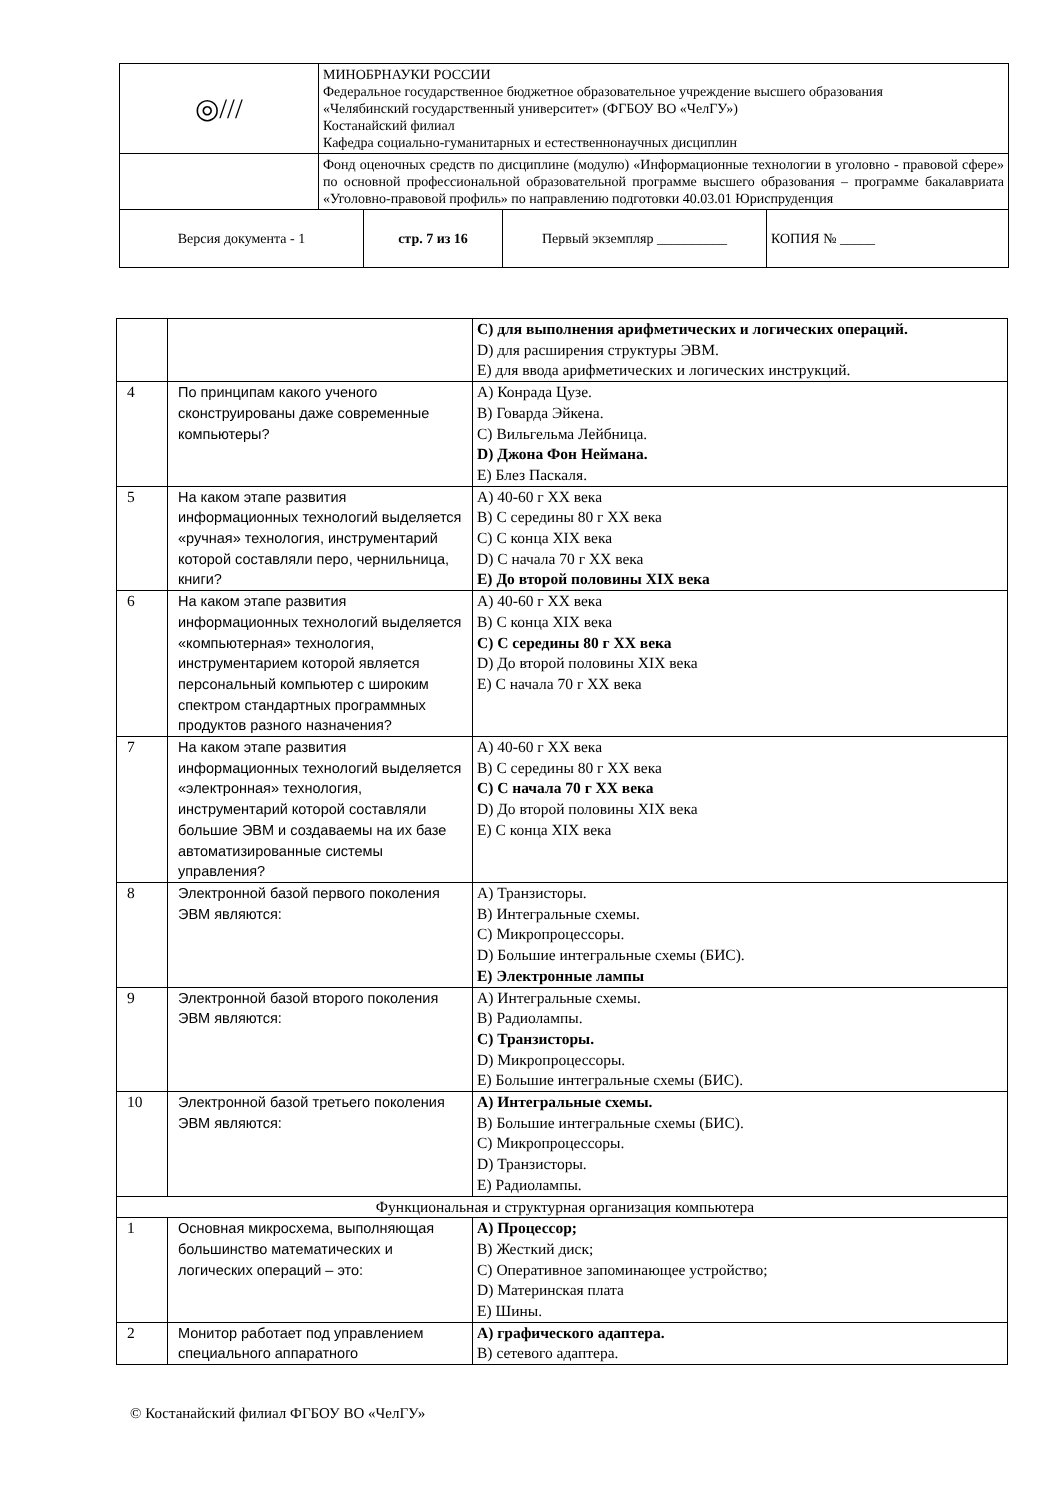| ◎/// | МИНОБРНАУКИ РОССИИ Федеральное государственное бюджетное образовательное учреждение высшего образования «Челябинский государственный университет» (ФГБОУ ВО «ЧелГУ») Костанайский филиал Кафедра социально-гуманитарных и естественнонаучных дисциплин |
| | Фонд оценочных средств по дисциплине (модулю) «Информационные технологии в уголовно - правовой сфере» по основной профессиональной образовательной программе высшего образования – программе бакалавриата «Уголовно-правовой профиль» по направлению подготовки 40.03.01 Юриспруденция |
| Версия документа - 1 | стр. 7 из 16 | Первый экземпляр __________ | КОПИЯ № _____ |
| | | C) для выполнения арифметических и логических операций. D) для расширения структуры ЭВМ. E) для ввода арифметических и логических инструкций. |
| 4 | По принципам какого ученого сконструированы даже современные компьютеры? | A) Конрада Цузе. B) Говарда Эйкена. C) Вильгельма Лейбница. D) Джона Фон Неймана. E) Блез Паскаля. |
| 5 | На каком этапе развития информационных технологий выделяется «ручная» технология, инструментарий которой составляли перо, чернильница, книги? | A) 40-60 г XX века B) С середины 80 г XX века C) С конца XIX века D) С начала 70 г XX века E) До второй половины XIX века |
| 6 | На каком этапе развития информационных технологий выделяется «компьютерная» технология, инструментарием которой является персональный компьютер с широким спектром стандартных программных продуктов разного назначения? | A) 40-60 г XX века B) С конца XIX века C) С середины 80 г XX века D) До второй половины XIX века E) С начала 70 г XX века |
| 7 | На каком этапе развития информационных технологий выделяется «электронная» технология, инструментарий которой составляли большие ЭВМ и создаваемы на их базе автоматизированные системы управления? | A) 40-60 г XX века B) С середины 80 г XX века C) С начала 70 г XX века D) До второй половины XIX века E) С конца XIX века |
| 8 | Электронной базой первого поколения ЭВМ являются: | A) Транзисторы. B) Интегральные схемы. C) Микропроцессоры. D) Большие интегральные схемы (БИС). E) Электронные лампы |
| 9 | Электронной базой второго поколения ЭВМ являются: | A) Интегральные схемы. B) Радиолампы. C) Транзисторы. D) Микропроцессоры. E) Большие интегральные схемы (БИС). |
| 10 | Электронной базой третьего поколения ЭВМ являются: | A) Интегральные схемы. B) Большие интегральные схемы (БИС). C) Микропроцессоры. D) Транзисторы. E) Радиолампы. |
| Функциональная и структурная организация компьютера | | |
| 1 | Основная микросхема, выполняющая большинство математических и логических операций – это: | A) Процессор; B) Жесткий диск; C) Оперативное запоминающее устройство; D) Материнская плата E) Шины. |
| 2 | Монитор работает под управлением специального аппаратного | A) графического адаптера. B) сетевого адаптера. |
© Костанайский филиал ФГБОУ ВО «ЧелГУ»